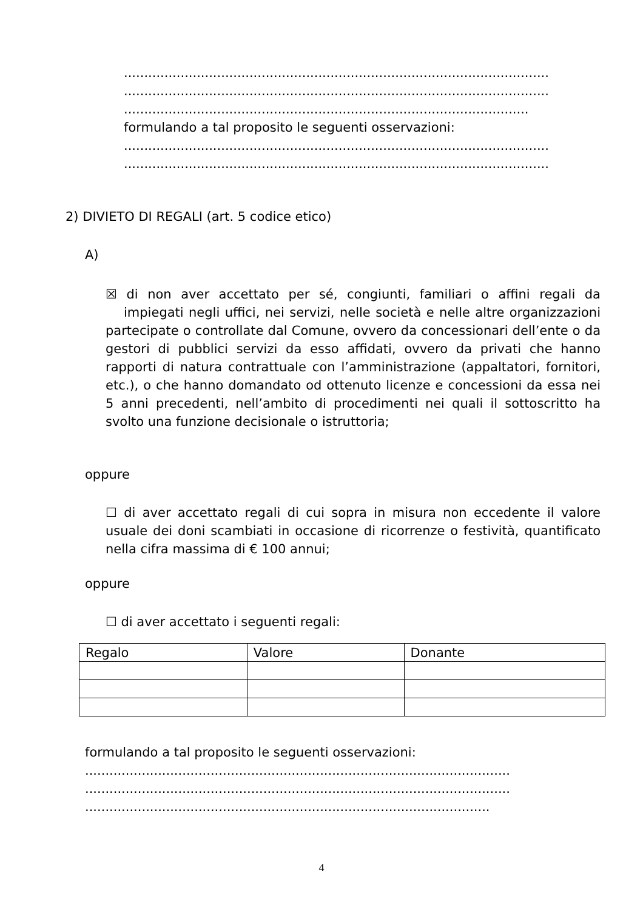.........................................................................................................
.........................................................................................................
....................................................................................................
formulando a tal proposito le seguenti osservazioni:
.........................................................................................................
.........................................................................................................
2) DIVIETO DI REGALI (art. 5 codice etico)
A)
☒ di non aver accettato per sé, congiunti, familiari o affini regali da impiegati negli uffici, nei servizi, nelle società e nelle altre organizzazioni partecipate o controllate dal Comune, ovvero da concessionari dell’ente o da gestori di pubblici servizi da esso affidati, ovvero da privati che hanno rapporti di natura contrattuale con l’amministrazione (appaltatori, fornitori, etc.), o che hanno domandato od ottenuto licenze e concessioni da essa nei 5 anni precedenti, nell’ambito di procedimenti nei quali il sottoscritto ha svolto una funzione decisionale o istruttoria;
oppure
☐ di aver accettato regali di cui sopra in misura non eccedente il valore usuale dei doni scambiati in occasione di ricorrenze o festività, quantificato nella cifra massima di € 100 annui;
oppure
☐ di aver accettato i seguenti regali:
| Regalo | Valore | Donante |
| --- | --- | --- |
formulando a tal proposito le seguenti osservazioni:
.........................................................................................................
.........................................................................................................
....................................................................................................
4